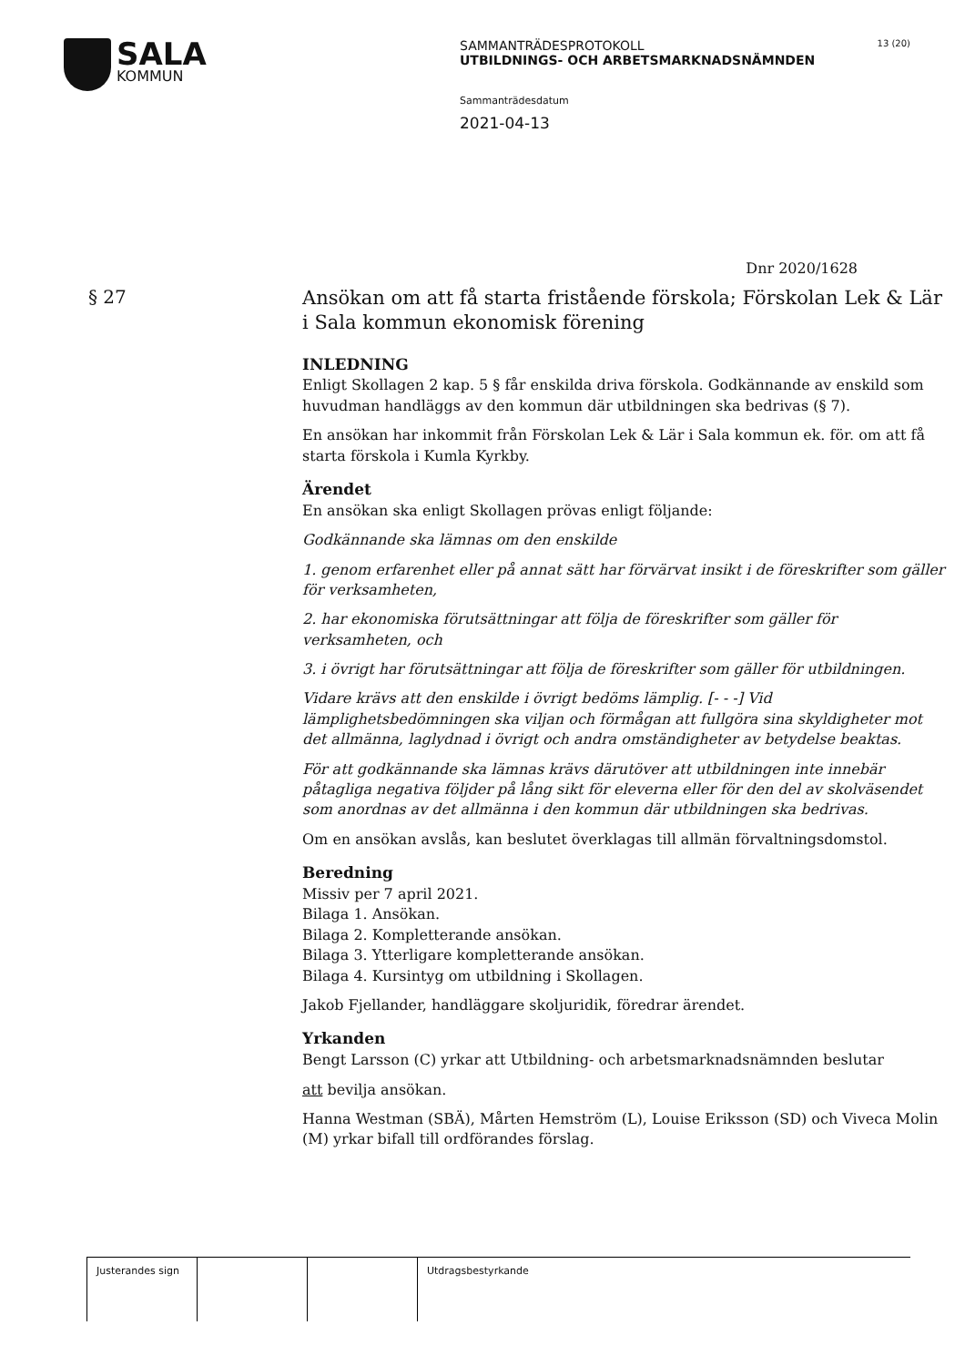SALA
KOMMUN
SAMMANTRÄDESPROTOKOLL
UTBILDNINGS- OCH ARBETSMARKNADSNÄMNDEN
Sammanträdesdatum
2021-04-13
13 (20)
Dnr 2020/1628
§ 27
Ansökan om att få starta fristående förskola; Förskolan Lek & Lär i Sala kommun ekonomisk förening
INLEDNING
Enligt Skollagen 2 kap. 5 § får enskilda driva förskola. Godkännande av enskild som huvudman handläggs av den kommun där utbildningen ska bedrivas (§ 7).
En ansökan har inkommit från Förskolan Lek & Lär i Sala kommun ek. för. om att få starta förskola i Kumla Kyrkby.
Ärendet
En ansökan ska enligt Skollagen prövas enligt följande:
Godkännande ska lämnas om den enskilde
1. genom erfarenhet eller på annat sätt har förvärvat insikt i de föreskrifter som gäller för verksamheten,
2. har ekonomiska förutsättningar att följa de föreskrifter som gäller för verksamheten, och
3. i övrigt har förutsättningar att följa de föreskrifter som gäller för utbildningen.
Vidare krävs att den enskilde i övrigt bedöms lämplig. [- - -] Vid lämplighetsbedömningen ska viljan och förmågan att fullgöra sina skyldigheter mot det allmänna, laglydnad i övrigt och andra omständigheter av betydelse beaktas.
För att godkännande ska lämnas krävs därutöver att utbildningen inte innebär påtagliga negativa följder på lång sikt för eleverna eller för den del av skolväsendet som anordnas av det allmänna i den kommun där utbildningen ska bedrivas.
Om en ansökan avslås, kan beslutet överklagas till allmän förvaltningsdomstol.
Beredning
Missiv per 7 april 2021.
Bilaga 1. Ansökan.
Bilaga 2. Kompletterande ansökan.
Bilaga 3. Ytterligare kompletterande ansökan.
Bilaga 4. Kursintyg om utbildning i Skollagen.
Jakob Fjellander, handläggare skoljuridik, föredrar ärendet.
Yrkanden
Bengt Larsson (C) yrkar att Utbildning- och arbetsmarknadsnämnden beslutar
att bevilja ansökan.
Hanna Westman (SBÄ), Mårten Hemström (L), Louise Eriksson (SD) och Viveca Molin (M) yrkar bifall till ordförandes förslag.
Justerandes sign
Utdragsbestyrkande